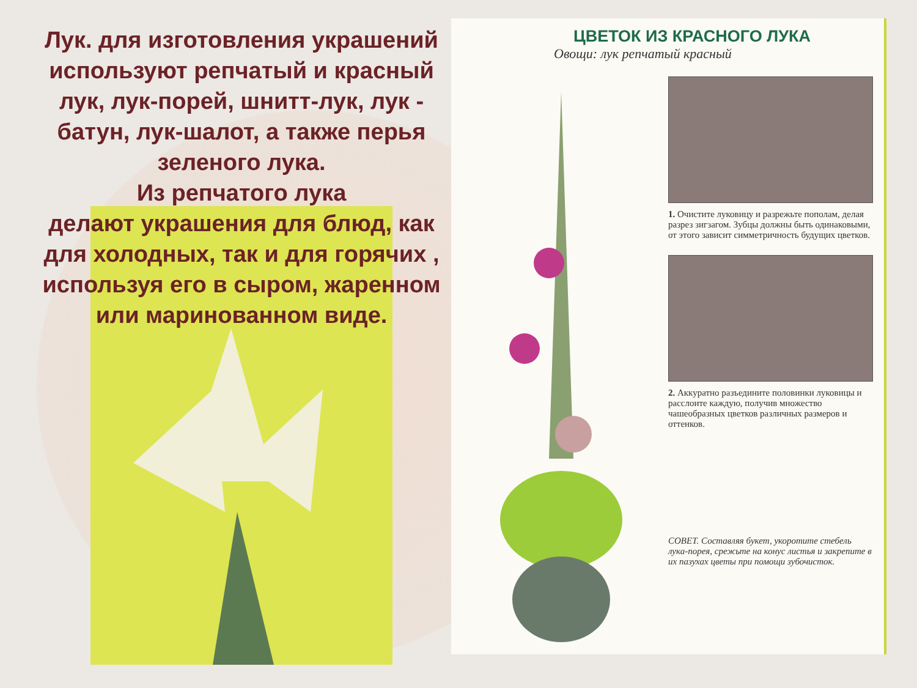Лук. для изготовления украшений используют репчатый и красный лук, лук-порей, шнитт-лук, лук - батун, лук-шалот, а также перья зеленого лука.
Из репчатого лука
делают украшения для блюд, как для холодных, так и для горячих , используя его в сыром, жаренном или маринованном виде.
ЦВЕТОК ИЗ КРАСНОГО ЛУКА
Овощи: лук репчатый красный
1. Очистите луковицу и разрежьте пополам, делая разрез зигзагом. Зубцы должны быть одинаковыми, от этого зависит симметричность будущих цветков.
2. Аккуратно разъедините половинки луковицы и расслоите каждую, получив множество чашеобразных цветков различных размеров и оттенков.
СОВЕТ. Составляя букет, укоротите стебель лука-порея, срежьте на конус листья и закрепите в их пазухах цветы при помощи зубочисток.